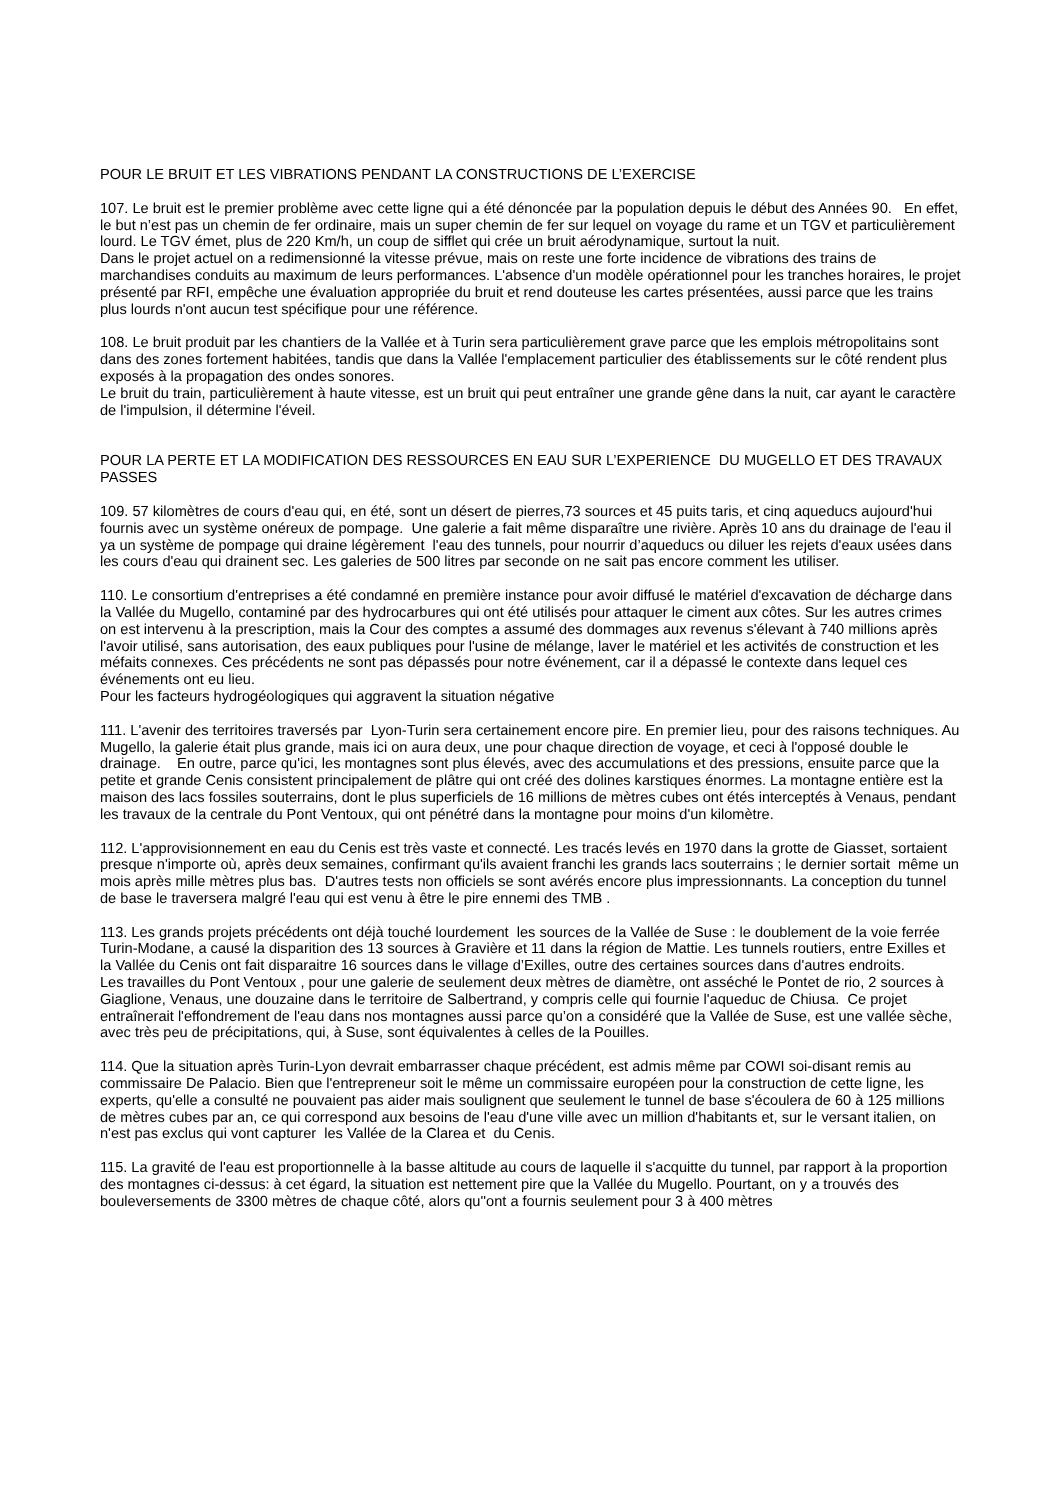POUR LE BRUIT ET LES VIBRATIONS PENDANT LA CONSTRUCTIONS DE L’EXERCISE
107. Le bruit est le premier problème avec cette ligne qui a été dénoncée par la population depuis le début des Années 90. En effet, le but n’est pas un chemin de fer ordinaire, mais un super chemin de fer sur lequel on voyage du rame et un TGV et particulièrement lourd. Le TGV émet, plus de 220 Km/h, un coup de sifflet qui crée un bruit aérodynamique, surtout la nuit.
Dans le projet actuel on a redimensionné la vitesse prévue, mais on reste une forte incidence de vibrations des trains de marchandises conduits au maximum de leurs performances. L'absence d'un modèle opérationnel pour les tranches horaires, le projet présenté par RFI, empêche une évaluation appropriée du bruit et rend douteuse les cartes présentées, aussi parce que les trains plus lourds n'ont aucun test spécifique pour une référence.
108. Le bruit produit par les chantiers de la Vallée et à Turin sera particulièrement grave parce que les emplois métropolitains sont dans des zones fortement habitées, tandis que dans la Vallée l'emplacement particulier des établissements sur le côté rendent plus exposés à la propagation des ondes sonores.
Le bruit du train, particulièrement à haute vitesse, est un bruit qui peut entraîner une grande gêne dans la nuit, car ayant le caractère de l'impulsion, il détermine l'éveil.
POUR LA PERTE ET LA MODIFICATION DES RESSOURCES EN EAU SUR L’EXPERIENCE DU MUGELLO ET DES TRAVAUX PASSES
109. 57 kilomètres de cours d'eau qui, en été, sont un désert de pierres,73 sources et 45 puits taris, et cinq aqueducs aujourd'hui fournis avec un système onéreux de pompage. Une galerie a fait même disparaître une rivière. Après 10 ans du drainage de l'eau il ya un système de pompage qui draine légèrement l'eau des tunnels, pour nourrir d’aqueducs ou diluer les rejets d'eaux usées dans les cours d'eau qui drainent sec. Les galeries de 500 litres par seconde on ne sait pas encore comment les utiliser.
110. Le consortium d'entreprises a été condamné en première instance pour avoir diffusé le matériel d'excavation de décharge dans la Vallée du Mugello, contaminé par des hydrocarbures qui ont été utilisés pour attaquer le ciment aux côtes. Sur les autres crimes on est intervenu à la prescription, mais la Cour des comptes a assumé des dommages aux revenus s'élevant à 740 millions après l'avoir utilisé, sans autorisation, des eaux publiques pour l'usine de mélange, laver le matériel et les activités de construction et les méfaits connexes. Ces précédents ne sont pas dépassés pour notre événement, car il a dépassé le contexte dans lequel ces événements ont eu lieu.
Pour les facteurs hydrogéologiques qui aggravent la situation négative
111. L'avenir des territoires traversés par Lyon-Turin sera certainement encore pire. En premier lieu, pour des raisons techniques. Au Mugello, la galerie était plus grande, mais ici on aura deux, une pour chaque direction de voyage, et ceci à l'opposé double le drainage. En outre, parce qu'ici, les montagnes sont plus élevés, avec des accumulations et des pressions, ensuite parce que la petite et grande Cenis consistent principalement de plâtre qui ont créé des dolines karstiques énormes. La montagne entière est la maison des lacs fossiles souterrains, dont le plus superficiels de 16 millions de mètres cubes ont étés interceptés à Venaus, pendant les travaux de la centrale du Pont Ventoux, qui ont pénétré dans la montagne pour moins d'un kilomètre.
112. L'approvisionnement en eau du Cenis est très vaste et connecté. Les tracés levés en 1970 dans la grotte de Giasset, sortaient presque n'importe où, après deux semaines, confirmant qu'ils avaient franchi les grands lacs souterrains ; le dernier sortait même un mois après mille mètres plus bas. D'autres tests non officiels se sont avérés encore plus impressionnants. La conception du tunnel de base le traversera malgré l'eau qui est venu à être le pire ennemi des TMB .
113. Les grands projets précédents ont déjà touché lourdement les sources de la Vallée de Suse : le doublement de la voie ferrée Turin-Modane, a causé la disparition des 13 sources à Gravière et 11 dans la région de Mattie. Les tunnels routiers, entre Exilles et la Vallée du Cenis ont fait disparaitre 16 sources dans le village d’Exilles, outre des certaines sources dans d'autres endroits.
Les travailles du Pont Ventoux , pour une galerie de seulement deux mètres de diamètre, ont asséché le Pontet de rio, 2 sources à Giaglione, Venaus, une douzaine dans le territoire de Salbertrand, y compris celle qui fournie l'aqueduc de Chiusa. Ce projet entraînerait l'effondrement de l'eau dans nos montagnes aussi parce qu’on a considéré que la Vallée de Suse, est une vallée sèche, avec très peu de précipitations, qui, à Suse, sont équivalentes à celles de la Pouilles.
114. Que la situation après Turin-Lyon devrait embarrasser chaque précédent, est admis même par COWI soi-disant remis au commissaire De Palacio. Bien que l'entrepreneur soit le même un commissaire européen pour la construction de cette ligne, les experts, qu'elle a consulté ne pouvaient pas aider mais soulignent que seulement le tunnel de base s'écoulera de 60 à 125 millions de mètres cubes par an, ce qui correspond aux besoins de l'eau d'une ville avec un million d'habitants et, sur le versant italien, on n'est pas exclus qui vont capturer les Vallée de la Clarea et du Cenis.
115. La gravité de l'eau est proportionnelle à la basse altitude au cours de laquelle il s'acquitte du tunnel, par rapport à la proportion des montagnes ci-dessus: à cet égard, la situation est nettement pire que la Vallée du Mugello. Pourtant, on y a trouvés des bouleversements de 3300 mètres de chaque côté, alors qu''ont a fournis seulement pour 3 à 400 mètres